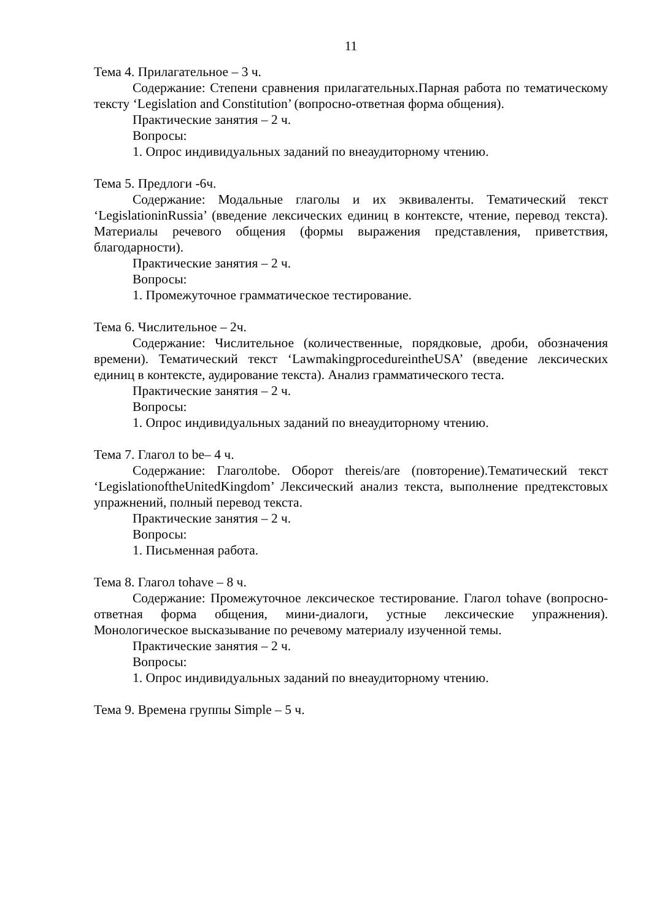11
Тема 4. Прилагательное – 3 ч.
Содержание: Степени сравнения прилагательных.Парная работа по тематическому тексту ‘Legislation and Constitution’ (вопросно-ответная форма общения).
Практические занятия – 2 ч.
Вопросы:
1. Опрос индивидуальных заданий по внеаудиторному чтению.
Тема 5. Предлоги -6ч.
Содержание: Модальные глаголы и их эквиваленты. Тематический текст ‘LegislationinRussia’ (введение лексических единиц в контексте, чтение, перевод текста). Материалы речевого общения (формы выражения представления, приветствия, благодарности).
Практические занятия – 2 ч.
Вопросы:
1. Промежуточное грамматическое тестирование.
Тема 6. Числительное – 2ч.
Содержание: Числительное (количественные, порядковые, дроби, обозначения времени). Тематический текст ‘LawmakingprocedureintheUSA’ (введение лексических единиц в контексте, аудирование текста). Анализ грамматического теста.
Практические занятия – 2 ч.
Вопросы:
1. Опрос индивидуальных заданий по внеаудиторному чтению.
Тема 7. Глагол to be– 4 ч.
Содержание: Глаголtobe. Оборот thereis/are (повторение).Тематический текст ‘LegislationoftheUnitedKingdom’ Лексический анализ текста, выполнение предтекстовых упражнений, полный перевод текста.
Практические занятия – 2 ч.
Вопросы:
1. Письменная работа.
Тема 8. Глагол tohave – 8 ч.
Содержание: Промежуточное лексическое тестирование. Глагол tohave (вопросно-ответная форма общения, мини-диалоги, устные лексические упражнения). Монологическое высказывание по речевому материалу изученной темы.
Практические занятия – 2 ч.
Вопросы:
1. Опрос индивидуальных заданий по внеаудиторному чтению.
Тема 9. Времена группы Simple – 5 ч.